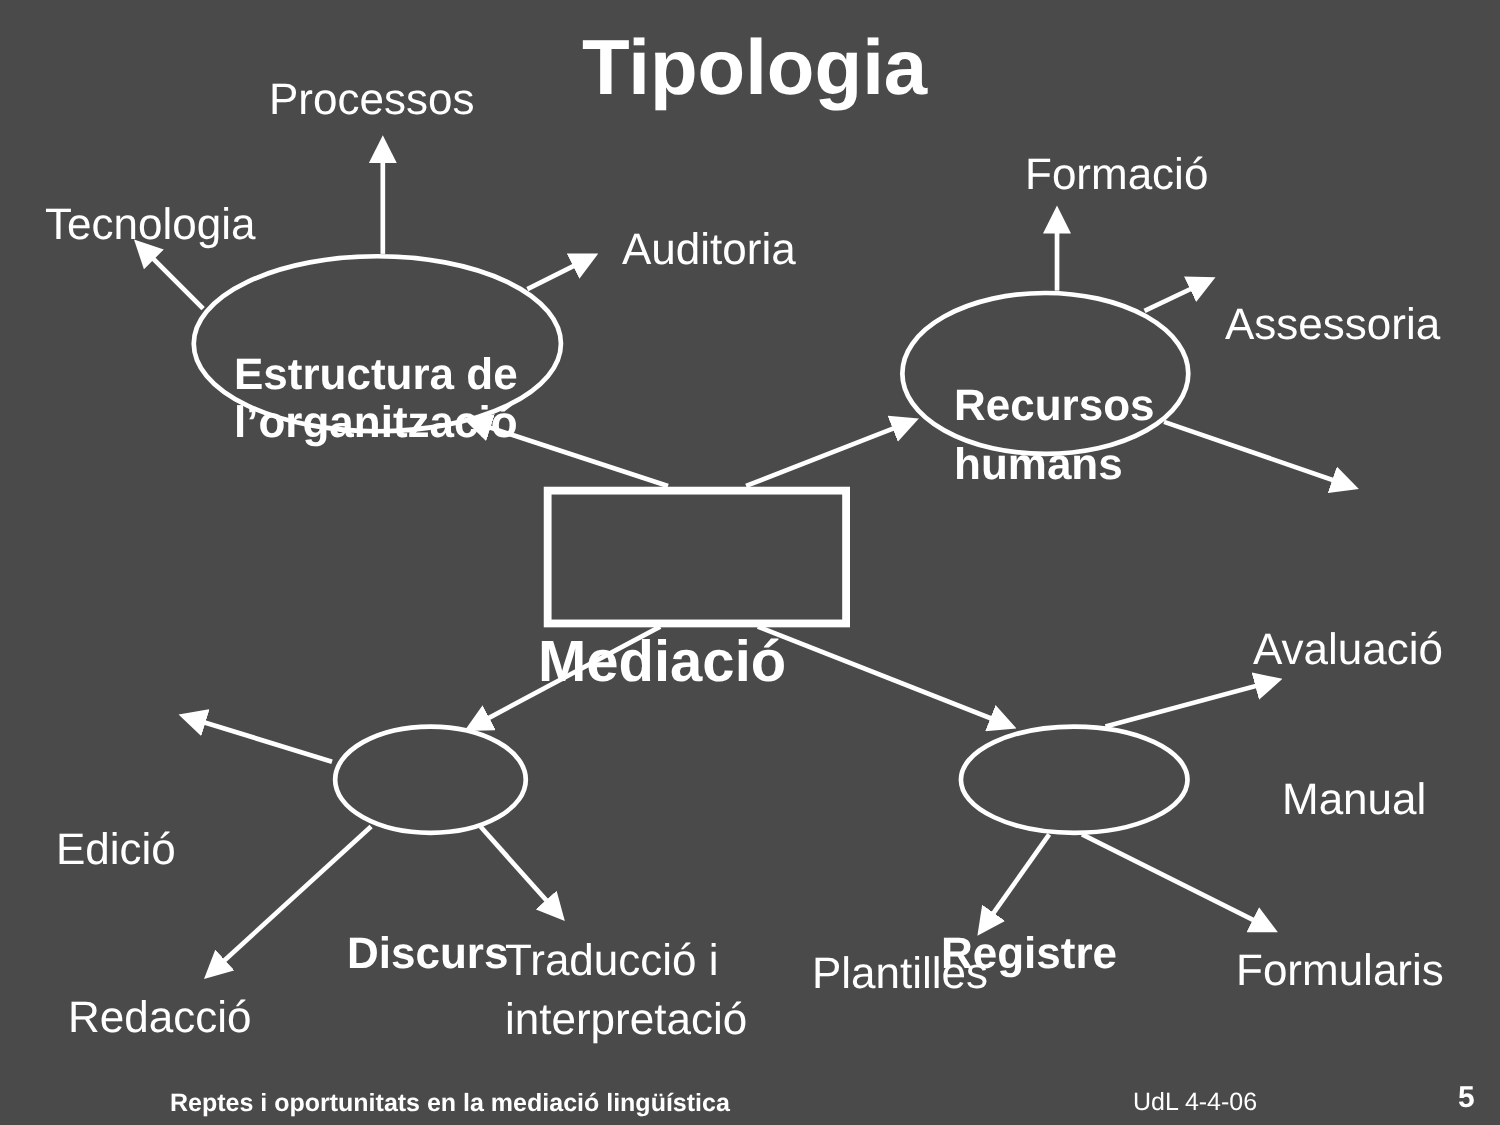Tipologia
Processos
Formació
Tecnologia
Auditoria
Assessoria
Estructura de
l’organització
Recursos
humans
Avaluació
Mediació
Manual
Edició
Discurs
Registre
Traducció i
interpretació
Plantilles Formularis
Redacció
Reptes i oportunitats en la mediació lingüística
UdL 4-4-06 5